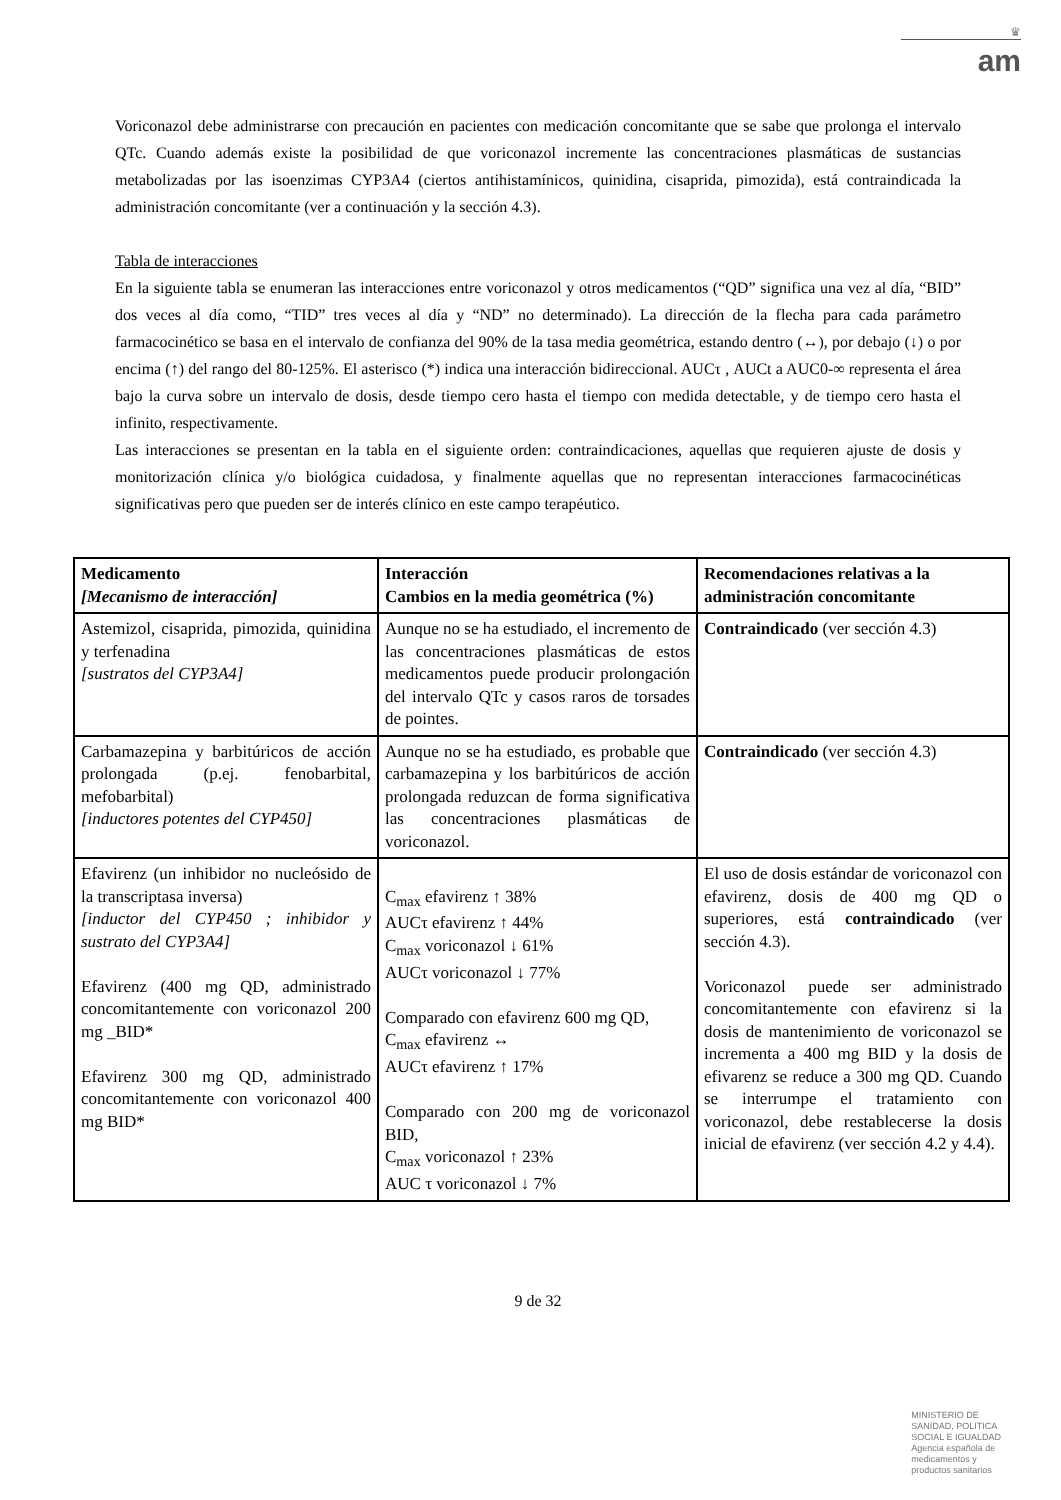♛
am
Voriconazol debe administrarse con precaución en pacientes con medicación concomitante que se sabe que prolonga el intervalo QTc. Cuando además existe la posibilidad de que voriconazol incremente las concentraciones plasmáticas de sustancias metabolizadas por las isoenzimas CYP3A4 (ciertos antihistamínicos, quinidina, cisaprida, pimozida), está contraindicada la administración concomitante (ver a continuación y la sección 4.3).
Tabla de interacciones
En la siguiente tabla se enumeran las interacciones entre voriconazol y otros medicamentos (“QD” significa una vez al día, “BID” dos veces al día como, “TID” tres veces al día y “ND” no determinado). La dirección de la flecha para cada parámetro farmacocinético se basa en el intervalo de confianza del 90% de la tasa media geométrica, estando dentro (↔), por debajo (↓) o por encima (↑) del rango del 80-125%. El asterisco (*) indica una interacción bidireccional. AUCτ , AUCt a AUC0-∞ representa el área bajo la curva sobre un intervalo de dosis, desde tiempo cero hasta el tiempo con medida detectable, y de tiempo cero hasta el infinito, respectivamente.
Las interacciones se presentan en la tabla en el siguiente orden: contraindicaciones, aquellas que requieren ajuste de dosis y monitorización clínica y/o biológica cuidadosa, y finalmente aquellas que no representan interacciones farmacocinéticas significativas pero que pueden ser de interés clínico en este campo terapéutico.
| Medicamento [Mecanismo de interacción] | Interacción Cambios en la media geométrica (%) | Recomendaciones relativas a la administración concomitante |
| --- | --- | --- |
| Astemizol, cisaprida, pimozida, quinidina y terfenadina [sustratos del CYP3A4] | Aunque no se ha estudiado, el incremento de las concentraciones plasmáticas de estos medicamentos puede producir prolongación del intervalo QTc y casos raros de torsades de pointes. | Contraindicado (ver sección 4.3) |
| Carbamazepina y barbitúricos de acción prolongada (p.ej. fenobarbital, mefobarbital) [inductores potentes del CYP450] | Aunque no se ha estudiado, es probable que carbamazepina y los barbitúricos de acción prolongada reduzcan de forma significativa las concentraciones plasmáticas de voriconazol. | Contraindicado (ver sección 4.3) |
| Efavirenz (un inhibidor no nucleósido de la transcriptasa inversa) [inductor del CYP450 ; inhibidor y sustrato del CYP3A4] Efavirenz (400 mg QD, administrado concomitantemente con voriconazol 200 mg _BID* Efavirenz 300 mg QD, administrado concomitantemente con voriconazol 400 mg BID* | C<sub>max</sub> efavirenz ↑ 38% AUCτ efavirenz ↑ 44% C<sub>max</sub> voriconazol ↓ 61% AUCτ voriconazol ↓ 77% Comparado con efavirenz 600 mg QD, C<sub>max</sub> efavirenz ↔ AUCτ efavirenz ↑ 17% Comparado con 200 mg de voriconazol BID, C<sub>max</sub> voriconazol ↑ 23% AUC τ voriconazol ↓ 7% | El uso de dosis estándar de voriconazol con efavirenz, dosis de 400 mg QD o superiores, está contraindicado (ver sección 4.3). Voriconazol puede ser administrado concomitantemente con efavirenz si la dosis de mantenimiento de voriconazol se incrementa a 400 mg BID y la dosis de efivarenz se reduce a 300 mg QD. Cuando se interrumpe el tratamiento con voriconazol, debe restablecerse la dosis inicial de efavirenz (ver sección 4.2 y 4.4). |
9 de 32
MINISTERIO DE
SANIDAD, POLITICA
SOCIAL E IGUALDAD
Agencia española de
medicamentos y
productos sanitarios